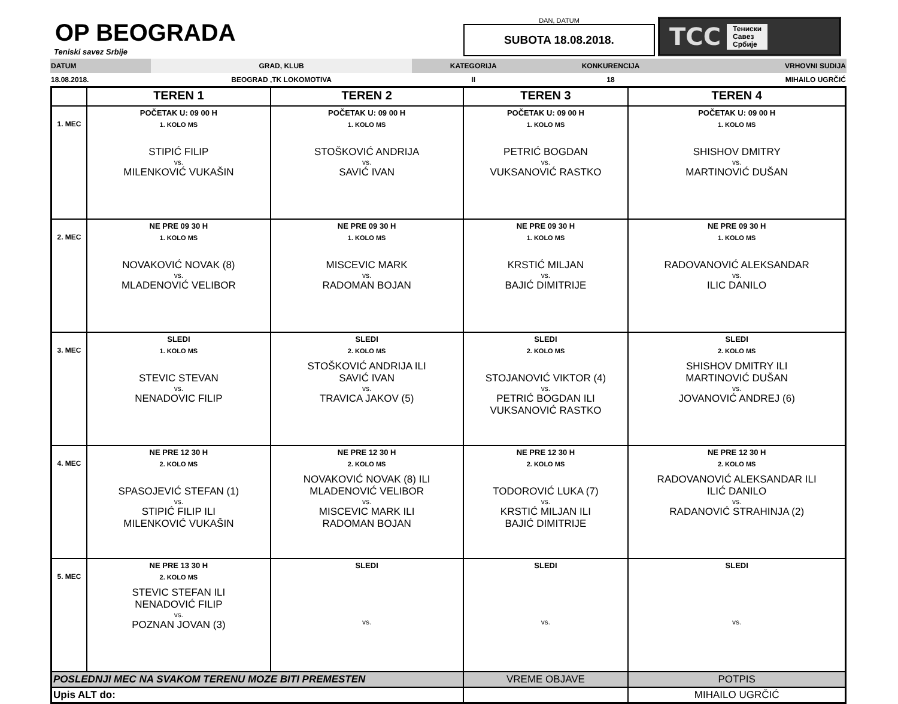OP BEOGRADA
Teniski savez Srbije
DAN, DATUM
SUBOTA 18.08.2018.
TCC Тениски
Савез
Србије
| DATUM | GRAD, KLUB | KATEGORIJA | KONKURENCIJA | VRHOVNI SUDIJA |
| --- | --- | --- | --- | --- |
| 18.08.2018. | BEOGRAD ,TK LOKOMOTIVA | II | 18 | MIHAILO UGRČIĆ |
| | TEREN 1 | TEREN 2 | TEREN 3 | TEREN 4 |
| --- | --- | --- | --- | --- |
| 1. MEC | POČETAK U: 09 00 H 1. KOLO MS STIPIĆ FILIP vs. MILENKOVIĆ VUKAŠIN | POČETAK U: 09 00 H 1. KOLO MS STOŠKOVIĆ ANDRIJA vs. SAVIĆ IVAN | POČETAK U: 09 00 H 1. KOLO MS PETRIĆ BOGDAN vs. VUKSANOVIĆ RASTKO | POČETAK U: 09 00 H 1. KOLO MS SHISHOV DMITRY vs. MARTINOVIĆ DUŠAN |
| 2. MEC | NE PRE 09 30 H 1. KOLO MS NOVAKOVIĆ NOVAK (8) vs. MLADENOVIĆ VELIBOR | NE PRE 09 30 H 1. KOLO MS MISCEVIC MARK vs. RADOMAN BOJAN | NE PRE 09 30 H 1. KOLO MS KRSTIĆ MILJAN vs. BAJIĆ DIMITRIJE | NE PRE 09 30 H 1. KOLO MS RADOVANOVIĆ ALEKSANDAR vs. ILIC DANILO |
| 3. MEC | SLEDI 1. KOLO MS STEVIC STEVAN vs. NENADOVIC FILIP | SLEDI 2. KOLO MS STOŠKOVIĆ ANDRIJA ILI SAVIĆ IVAN vs. TRAVICA JAKOV (5) | SLEDI 2. KOLO MS STOJANOVIĆ VIKTOR (4) vs. PETRIĆ BOGDAN ILI VUKSANOVIĆ RASTKO | SLEDI 2. KOLO MS SHISHOV DMITRY ILI MARTINOVIĆ DUŠAN vs. JOVANOVIĆ ANDREJ (6) |
| 4. MEC | NE PRE 12 30 H 2. KOLO MS SPASOJEVIĆ STEFAN (1) vs. STIPIĆ FILIP ILI MILENKOVIĆ VUKAŠIN | NE PRE 12 30 H 2. KOLO MS NOVAKOVIĆ NOVAK (8) ILI MLADENOVIĆ VELIBOR vs. MISCEVIC MARK ILI RADOMAN BOJAN | NE PRE 12 30 H 2. KOLO MS TODOROVIĆ LUKA (7) vs. KRSTIĆ MILJAN ILI BAJIĆ DIMITRIJE | NE PRE 12 30 H 2. KOLO MS RADOVANOVIĆ ALEKSANDAR ILI ILIĆ DANILO vs. RADANOVIĆ STRAHINJA (2) |
| 5. MEC | NE PRE 13 30 H 2. KOLO MS STEVIC STEFAN ILI NENADOVIĆ FILIP vs. POZNAN JOVAN (3) | SLEDI vs. | SLEDI vs. | SLEDI vs. |
| POSLEDNJI MEC NA SVAKOM TERENU MOZE BITI PREMESTEN | | | VREME OBJAVE | POTPIS |
| Upis ALT do: | | | | MIHAILO UGRČIĆ |